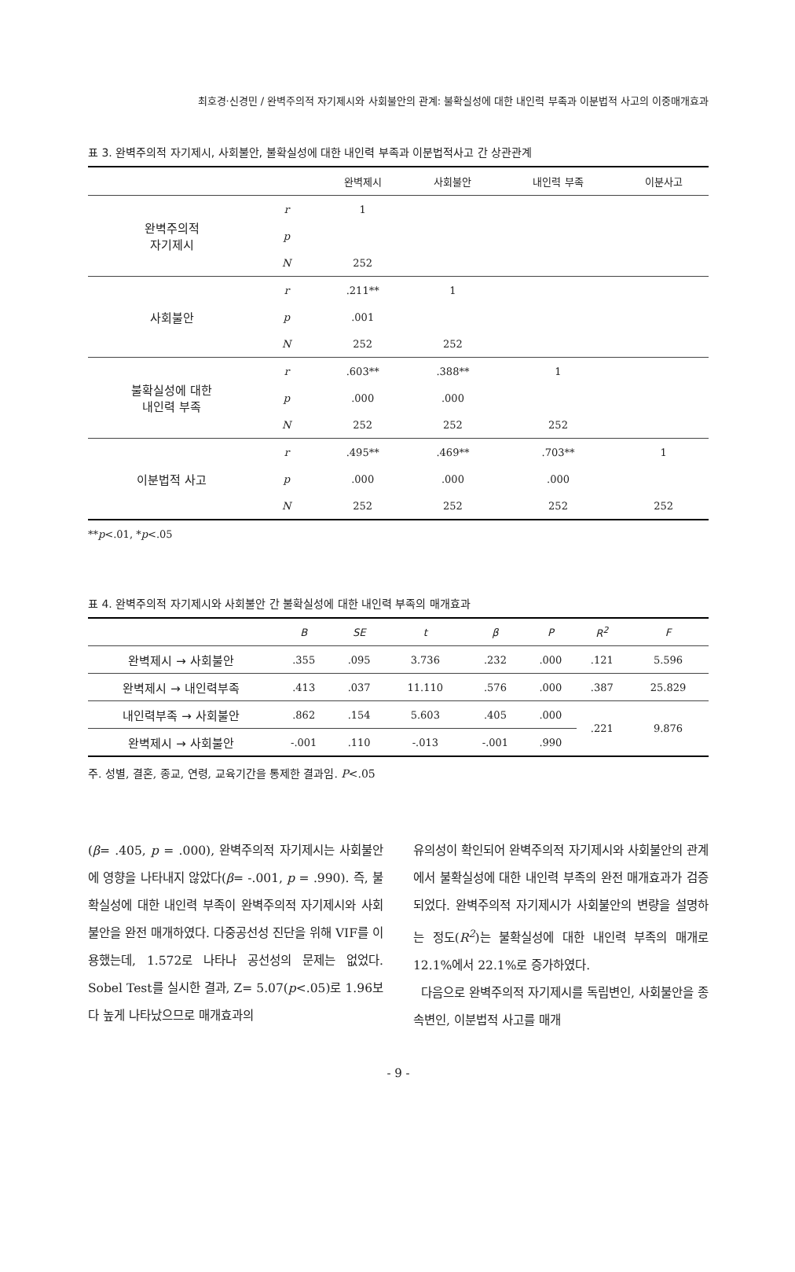최호경·신경민 / 완벽주의적 자기제시와 사회불안의 관계: 불확실성에 대한 내인력 부족과 이분법적 사고의 이중매개효과
표 3. 완벽주의적 자기제시, 사회불안, 불확실성에 대한 내인력 부족과 이분법적사고 간 상관관계
| | | 완벽제시 | 사회불안 | 내인력 부족 | 이분사고 |
| --- | --- | --- | --- | --- | --- |
| 완벽주의적 자기제시 | r | 1 | | | |
| | p | | | | |
| | N | 252 | | | |
| 사회불안 | r | .211** | 1 | | |
| | p | .001 | | | |
| | N | 252 | 252 | | |
| 불확실성에 대한 내인력 부족 | r | .603** | .388** | 1 | |
| | p | .000 | .000 | | |
| | N | 252 | 252 | 252 | |
| 이분법적 사고 | r | .495** | .469** | .703** | 1 |
| | p | .000 | .000 | .000 | |
| | N | 252 | 252 | 252 | 252 |
**p<.01, *p<.05
표 4. 완벽주의적 자기제시와 사회불안 간 불확실성에 대한 내인력 부족의 매개효과
| | B | SE | t | β | P | R<sup>2</sup> | F |
| --- | --- | --- | --- | --- | --- | --- | --- |
| 완벽제시 → 사회불안 | .355 | .095 | 3.736 | .232 | .000 | .121 | 5.596 |
| 완벽제시 → 내인력부족 | .413 | .037 | 11.110 | .576 | .000 | .387 | 25.829 |
| 내인력부족 → 사회불안 | .862 | .154 | 5.603 | .405 | .000 | .221 | 9.876 |
| 완벽제시 → 사회불안 | -.001 | .110 | -.013 | -.001 | .990 | | |
주. 성별, 결혼, 종교, 연령, 교육기간을 통제한 결과임. P<.05
(β= .405, p = .000), 완벽주의적 자기제시는 사회불안에 영향을 나타내지 않았다(β= -.001, p = .990). 즉, 불확실성에 대한 내인력 부족이 완벽주의적 자기제시와 사회불안을 완전 매개하였다. 다중공선성 진단을 위해 VIF를 이용했는데, 1.572로 나타나 공선성의 문제는 없었다. Sobel Test를 실시한 결과, Z= 5.07(p<.05)로 1.96보다 높게 나타났으므로 매개효과의
유의성이 확인되어 완벽주의적 자기제시와 사회불안의 관계에서 불확실성에 대한 내인력 부족의 완전 매개효과가 검증되었다. 완벽주의적 자기제시가 사회불안의 변량을 설명하는 정도(R<sup>2</sup>)는 불확실성에 대한 내인력 부족의 매개로 12.1%에서 22.1%로 증가하였다.
다음으로 완벽주의적 자기제시를 독립변인, 사회불안을 종속변인, 이분법적 사고를 매개
- 9 -